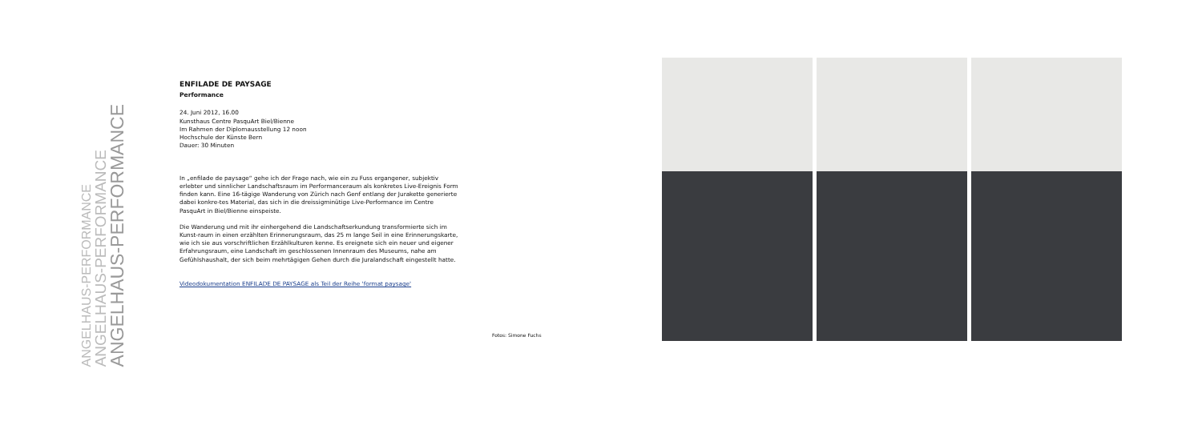ANGELHAUS-PERFORMANCE
ANGELHAUS-PERFORMANCE
ANGELHAUS-PERFORMANCE
ENFILADE DE PAYSAGE
Performance
24. Juni 2012, 16.00
Kunsthaus Centre PasquArt Biel/Bienne
Im Rahmen der Diplomausstellung 12 noon
Hochschule der Künste Bern
Dauer: 30 Minuten
In „enfilade de paysage“ gehe ich der Frage nach, wie ein zu Fuss ergangener, subjektiv erlebter und sinnlicher Landschaftsraum im Performanceraum als konkretes Live-Ereignis Form finden kann. Eine 16-tägige Wanderung von Zürich nach Genf entlang der Jurakette generierte dabei konkre-tes Material, das sich in die dreissigminütige Live-Performance im Centre PasquArt in Biel/Bienne einspeiste.
Die Wanderung und mit ihr einhergehend die Landschaftserkundung transformierte sich im Kunst-raum in einen erzählten Erinnerungsraum, das 25 m lange Seil in eine Erinnerungskarte, wie ich sie aus vorschriftlichen Erzählkulturen kenne. Es ereignete sich ein neuer und eigener Erfahrungsraum, eine Landschaft im geschlossenen Innenraum des Museums, nahe am Gefühlshaushalt, der sich beim mehrtägigen Gehen durch die Juralandschaft eingestellt hatte.
Videodokumentation ENFILADE DE PAYSAGE als Teil der Reihe 'format paysage'
Fotos: Simone Fuchs